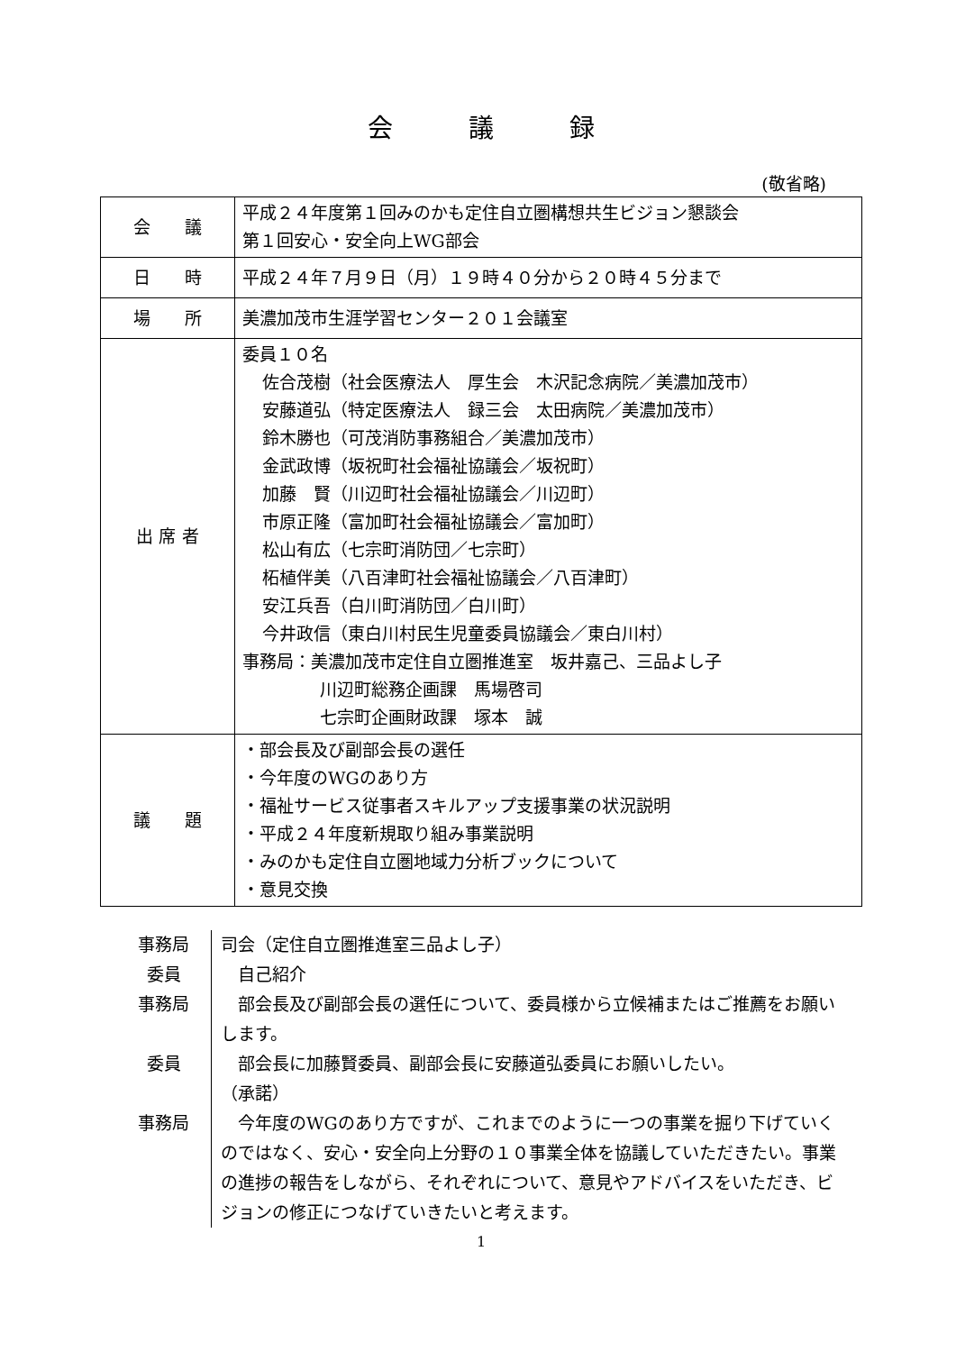会　　　議　　　録
(敬省略)
| 会 議 | 平成２４年度第１回みのかも定住自立圏構想共生ビジョン懇談会 第１回安心・安全向上WG部会 |
| 日 時 | 平成２４年７月９日（月）１９時４０分から２０時４５分まで |
| 場 所 | 美濃加茂市生涯学習センター２０１会議室 |
| 出 席 者 | 委員１０名 佐合茂樹（社会医療法人 厚生会 木沢記念病院／美濃加茂市） 安藤道弘（特定医療法人 録三会 太田病院／美濃加茂市） 鈴木勝也（可茂消防事務組合／美濃加茂市） 金武政博（坂祝町社会福祉協議会／坂祝町） 加藤 賢（川辺町社会福祉協議会／川辺町） 市原正隆（富加町社会福祉協議会／富加町） 松山有広（七宗町消防団／七宗町） 柘植伴美（八百津町社会福祉協議会／八百津町） 安江兵吾（白川町消防団／白川町） 今井政信（東白川村民生児童委員協議会／東白川村） 事務局：美濃加茂市定住自立圏推進室 坂井嘉己、三品よし子 川辺町総務企画課 馬場啓司 七宗町企画財政課 塚本 誠 |
| 議 題 | ・部会長及び副部会長の選任 ・今年度のWGのあり方 ・福祉サービス従事者スキルアップ支援事業の状況説明 ・平成２４年度新規取り組み事業説明 ・みのかも定住自立圏地域力分析ブックについて ・意見交換 |
| 事務局 | 司会（定住自立圏推進室三品よし子） |
| 委員 | 自己紹介 |
| 事務局 | 部会長及び副部会長の選任について、委員様から立候補またはご推薦をお願いします。 |
| 委員 | 部会長に加藤賢委員、副部会長に安藤道弘委員にお願いしたい。 （承諾） |
| 事務局 | 今年度のWGのあり方ですが、これまでのように一つの事業を掘り下げていくのではなく、安心・安全向上分野の１０事業全体を協議していただきたい。事業の進捗の報告をしながら、それぞれについて、意見やアドバイスをいただき、ビジョンの修正につなげていきたいと考えます。 |
1